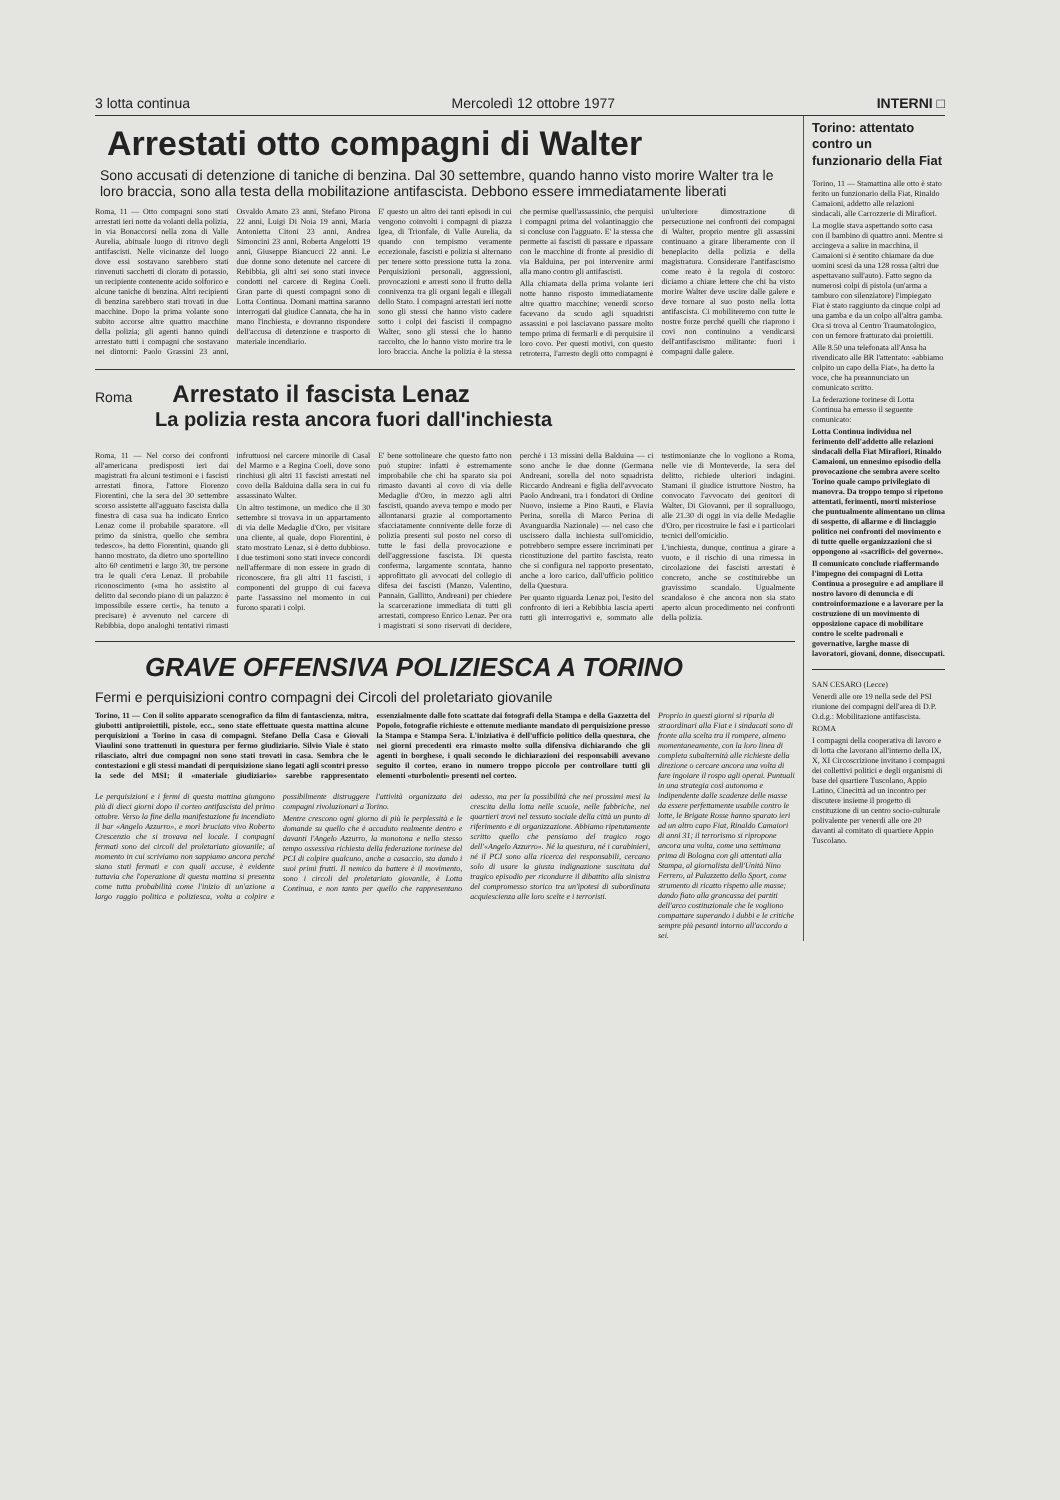3 lotta continua Mercoledì 12 ottobre 1977 INTERNI □
Arrestati otto compagni di Walter
Sono accusati di detenzione di taniche di benzina. Dal 30 settembre, quando hanno visto morire Walter tra le loro braccia, sono alla testa della mobilitazione antifascista. Debbono essere immediatamente liberati
Roma, 11 — Otto compagni sono stati arrestati ieri notte da volanti della polizia, in via Bonaccorsi nella zona di Valle Aurelia, abituale luogo di ritrovo degli antifascisti. Nelle vicinanze del luogo dove essi sostavano sarebbero stati rinvenuti sacchetti di clorato di potassio, un recipiente contenente acido solforico e alcune taniche di benzina. Altri recipienti di benzina sarebbero stati trovati in due macchine. Dopo la prima volante sono subito accorse altre quattro macchine della polizia; gli agenti hanno quindi arrestato tutti i compagni che sostavano nei dintorni: Paolo Grassini 23 anni, Osvaldo Amato 23 anni, Stefano Pirona 22 anni, Luigi Di Noia 19 anni, Maria Antonietta Citoni 23 anni, Andrea Simoncini 23 anni, Roberta Angelotti 19 anni, Giuseppe Biancucci 22 anni. Le due donne sono detenute nel carcere di Rebibbia, gli altri sei sono stati invece condotti nel carcere di Regina Coeli. Gran parte di questi compagni sono di Lotta Continua. Domani mattina saranno interrogati dal giudice Cannata, che ha in mano l'inchiesta, e dovranno rispondere dell'accusa di detenzione e trasporto di materiale incendiario.
E' questo un altro dei tanti episodi in cui vengono coinvolti i compagni di piazza Igea, di Trionfale, di Valle Aurelia, da quando con tempismo veramente eccezionale, fascisti e polizia si alternano per tenere sotto pressione tutta la zona. Perquisizioni personali, aggressioni, provocazioni e arresti sono il frutto della connivenza tra gli organi legali e illegali dello Stato. I compagni arrestati ieri notte sono gli stessi che hanno visto cadere sotto i colpi dei fascisti il compagno Walter, sono gli stessi che lo hanno raccolto, che lo hanno visto morire tra le loro braccia. Anche la polizia è la stessa che permise quell'assassinio, che perquisì i compagni prima del volantinaggio che si concluse con l'agguato. E' la stessa che permette ai fascisti di passare e ripassare con le macchine di fronte al presidio di via Balduina, per poi intervenire armi alla mano contro gli antifascisti.
Alla chiamata della prima volante ieri notte hanno risposto immediatamente altre quattro macchine; venerdì scorso facevano da scudo agli squadristi assassini e poi lasciavano passare molto tempo prima di fermarli e di perquisire il loro covo. Per questi motivi, con questo retroterra, l'arresto degli otto compagni è un'ulteriore dimostrazione di persecuzione nei confronti dei compagni di Walter, proprio mentre gli assassini continuano a girare liberamente con il beneplacito della polizia e della magistratura. Considerare l'antifascismo come reato è la regola di costoro: diciamo a chiare lettere che chi ha visto morire Walter deve uscire dalle galere e deve tornare al suo posto nella lotta antifascista. Ci mobiliteremo con tutte le nostre forze perché quelli che riaprono i covi non continuino a vendicarsi dell'antifascismo militante: fuori i compagni dalle galere.
Roma
Arrestato il fascista Lenaz
La polizia resta ancora fuori dall'inchiesta
Roma, 11 — Nel corso dei confronti all'americana predisposti ieri dai magistrati fra alcuni testimoni e i fascisti arrestati finora, l'attore Fiorenzo Fiorentini, che la sera del 30 settembre scorso assistette all'agguato fascista dalla finestra di casa sua ha indicato Enrico Lenaz come il probabile sparatore. «Il primo da sinistra, quello che sembra tedesco», ha detto Fiorentini, quando gli hanno mostrato, da dietro uno sportellino alto 60 centimetri e largo 30, tre persone tra le quali c'era Lenaz. Il probabile riconoscimento («ma ho assistito al delitto dal secondo piano di un palazzo: è impossibile essere certi», ha tenuto a precisare) è avvenuto nel carcere di Rebibbia, dopo analoghi tentativi rimasti infruttuosi nel carcere minorile di Casal del Marmo e a Regina Coeli, dove sono rinchiusi gli altri 11 fascisti arrestati nel covo della Balduina dalla sera in cui fu assassinato Walter.
Un altro testimone, un medico che il 30 settembre si trovava in un appartamento di via delle Medaglie d'Oro, per visitare una cliente, al quale, dopo Fiorentini, è stato mostrato Lenaz, si è detto dubbioso. I due testimoni sono stati invece concordi nell'affermare di non essere in grado di riconoscere, fra gli altri 11 fascisti, i componenti del gruppo di cui faceva parte l'assassino nel momento in cui furono sparati i colpi.
E' bene sottolineare che questo fatto non può stupire: infatti è estremamente improbabile che chi ha sparato sia poi rimasto davanti al covo di via delle Medaglie d'Oro, in mezzo agli altri fascisti, quando aveva tempo e modo per allontanarsi grazie al comportamento sfacciatamente connivente delle forze di polizia presenti sul posto nel corso di tutte le fasi della provocazione e dell'aggressione fascista. Di questa conferma, largamente scontata, hanno approfittato gli avvocati del collegio di difesa dei fascisti (Manzo, Valentino, Pannain, Gallitto, Andreani) per chiedere la scarcerazione immediata di tutti gli arrestati, compreso Enrico Lenaz. Per ora i magistrati si sono riservati di decidere, perché i 13 missini della Balduina — ci sono anche le due donne (Germana Andreani, sorella del noto squadrista Riccardo Andreani e figlia dell'avvocato Paolo Andreani, tra i fondatori di Ordine Nuovo, insieme a Pino Rauti, e Flavia Perina, sorella di Marco Perina di Avanguardia Nazionale) — nel caso che uscissero dalla inchiesta sull'omicidio, potrebbero sempre essere incriminati per ricostituzione del partito fascista, reato che si configura nel rapporto presentato, anche a loro carico, dall'ufficio politico della Questura.
Per quanto riguarda Lenaz poi, l'esito del confronto di ieri a Rebibbia lascia aperti tutti gli interrogativi e, sommato alle testimonianze che lo vogliono a Roma, nelle vie di Monteverde, la sera del delitto, richiede ulteriori indagini. Stamani il giudice istruttore Nostro, ha convocato l'avvocato dei genitori di Walter, Di Giovanni, per il sopralluogo, alle 21.30 di oggi in via delle Medaglie d'Oro, per ricostruire le fasi e i particolari tecnici dell'omicidio.
L'inchiesta, dunque, continua a girare a vuoto, e il rischio di una rimessa in circolazione dei fascisti arrestati è concreto, anche se costituirebbe un gravissimo scandalo. Ugualmente scandaloso è che ancora non sia stato aperto alcun procedimento nei confronti della polizia.
GRAVE OFFENSIVA POLIZIESCA A TORINO
Fermi e perquisizioni contro compagni dei Circoli del proletariato giovanile
Torino, 11 — Con il solito apparato scenografico da film di fantascienza, mitra, giubotti antiproiettili, pistole, ecc., sono state effettuate questa mattina alcune perquisizioni a Torino in casa di compagni. Stefano Della Casa e Giovali Viaulini sono trattenuti in questura per fermo giudiziario. Silvio Viale è stato rilasciato, altri due compagni non sono stati trovati in casa. Sembra che le contestazioni e gli stessi mandati di perquisizione siano legati agli scontri presso la sede del MSI; il «materiale giudiziario» sarebbe rappresentato essenzialmente dalle foto scattate dai fotografi della Stampa e della Gazzetta del Popolo, fotografie richieste e ottenute mediante mandato di perquisizione presso la Stampa e Stampa Sera. L'iniziativa è dell'ufficio politico della questura, che nei giorni precedenti era rimasto molto sulla difensiva dichiarando che gli agenti in borghese, i quali secondo le dichiarazioni dei responsabili avevano seguito il corteo, erano in numero troppo piccolo per controllare tutti gli elementi «turbolenti» presenti nel corteo.
Le perquisizioni e i fermi di questa mattina giungono più di dieci giorni dopo il corteo antifascista del primo ottobre. Verso la fine della manifestazione fu incendiato il bar «Angelo Azzurro», e morì bruciato vivo Roberto Crescenzio che si trovava nel locale. I compagni fermati sono dei circoli del proletariato giovanile; al momento in cui scriviamo non sappiamo ancora perché siano stati fermati e con quali accuse, è evidente tuttavia che l'operazione di questa mattina si presenta come tutta probabilità come l'inizio di un'azione a largo raggio politica e poliziesca, volta a colpire e possibilmente distruggere l'attività organizzata dei compagni rivoluzionari a Torino.
Mentre crescono ogni giorno di più le perplessità e le domande su quello che è accaduto realmente dentro e davanti l'Angelo Azzurro, la monotona e nello stesso tempo ossessiva richiesta della federazione torinese del PCI di colpire qualcuno, anche a casaccio, sta dando i suoi primi frutti. Il nemico da battere è il movimento, sono i circoli del proletariato giovanile, è Lotta Continua, e non tanto per quello che rappresentano adesso, ma per la possibilità che nei prossimi mesi la crescita della lotta nelle scuole, nelle fabbriche, nei quartieri trovi nel tessuto sociale della città un punto di riferimento e di organizzazione. Abbiamo ripetutamente scritto quello che pensiamo del tragico rogo dell'«Angelo Azzurro». Né la questura, né i carabinieri, né il PCI sono alla ricerca dei responsabili, cercano solo di usare la giusta indignazione suscitata dal tragico episodio per ricondurre il dibattito alla sinistra del compromesso storico tra un'ipotesi di subordinata acquiescienza alle loro scelte e i terroristi.
Proprio in questi giorni si riparla di straordinari alla Fiat e i sindacati sono di fronte alla scelta tra il rompere, almeno momentaneamente, con la loro linea di completa subalternità alle richieste della direzione o cercare ancora una volta di fare ingoiare il rospo agli operai. Puntuali in una strategia così autonoma e indipendente dalle scadenze delle masse da essere perfettamente usabile contro le lotte, le Brigate Rosse hanno sparato ieri ad un altro capo Fiat, Rinaldo Camaiori di anni 31; il terrorismo si ripropone ancora una volta, come una settimana prima di Bologna con gli attentati alla Stampa, al giornalista dell'Unità Nino Ferrero, al Palazzetto dello Sport, come strumento di ricatto rispetto alle masse; dando fiato alla grancassa dei partiti dell'arco costituzionale che le vogliono compattare superando i dubbi e le critiche sempre più pesanti intorno all'accordo a sei.
Torino: attentato contro un funzionario della Fiat
Torino, 11 — Stamattina alle otto è stato ferito un funzionario della Fiat, Rinaldo Camaioni, addetto alle relazioni sindacali, alle Carrozzerie di Mirafiori.
La moglie stava aspettando sotto casa con il bambino di quattro anni. Mentre si accingeva a salire in macchina, il Camaioni si è sentito chiamare da due uomini scesi da una 128 rossa (altri due aspettavano sull'auto). Fatto segno da numerosi colpi di pistola (un'arma a tamburo con silenziatore) l'impiegato Fiat è stato raggiunto da cinque colpi ad una gamba e da un colpo all'altra gamba. Ora si trova al Centro Traumatologico, con un femore fratturato dai proiettili.
Alle 8.50 una telefonata all'Ansa ha rivendicato alle BR l'attentato: «abbiamo colpito un capo della Fiat», ha detto la voce, che ha preannunciato un comunicato scritto.
La federazione torinese di Lotta Continua ha emesso il seguente comunicato:
Lotta Continua individua nel ferimento dell'addetto alle relazioni sindacali della Fiat Mirafiori, Rinaldo Camaioni, un ennesimo episodio della provocazione che sembra avere scelto Torino quale campo privilegiato di manovra. Da troppo tempo si ripetono attentati, ferimenti, morti misteriose che puntualmente alimentano un clima di sospetto, di allarme e di linciaggio politico nei confronti del movimento e di tutte quelle organizzazioni che si oppongono ai «sacrifici» del governo».
Il comunicato conclude riaffermando l'impegno dei compagni di Lotta Continua a proseguire e ad ampliare il nostro lavoro di denuncia e di controinformazione e a lavorare per la costruzione di un movimento di opposizione capace di mobilitare contro le scelte padronali e governative, larghe masse di lavoratori, giovani, donne, disoccupati.
SAN CESARO (Lecce)
Venerdì alle ore 19 nella sede del PSI riunione dei compagni dell'area di D.P. O.d.g.: Mobilitazione antifascista.
ROMA
I compagni della cooperativa di lavoro e di lotta che lavorano all'interno della IX, X, XI Circoscrizione invitano i compagni dei collettivi politici e degli organismi di base del quartiere Tuscolano, Appio Latino, Cinecittà ad un incontro per discutere insieme il progetto di costituzione di un centro socio-culturale polivalente per venerdì alle ore 20 davanti al comitato di quartiere Appio Tuscolano.